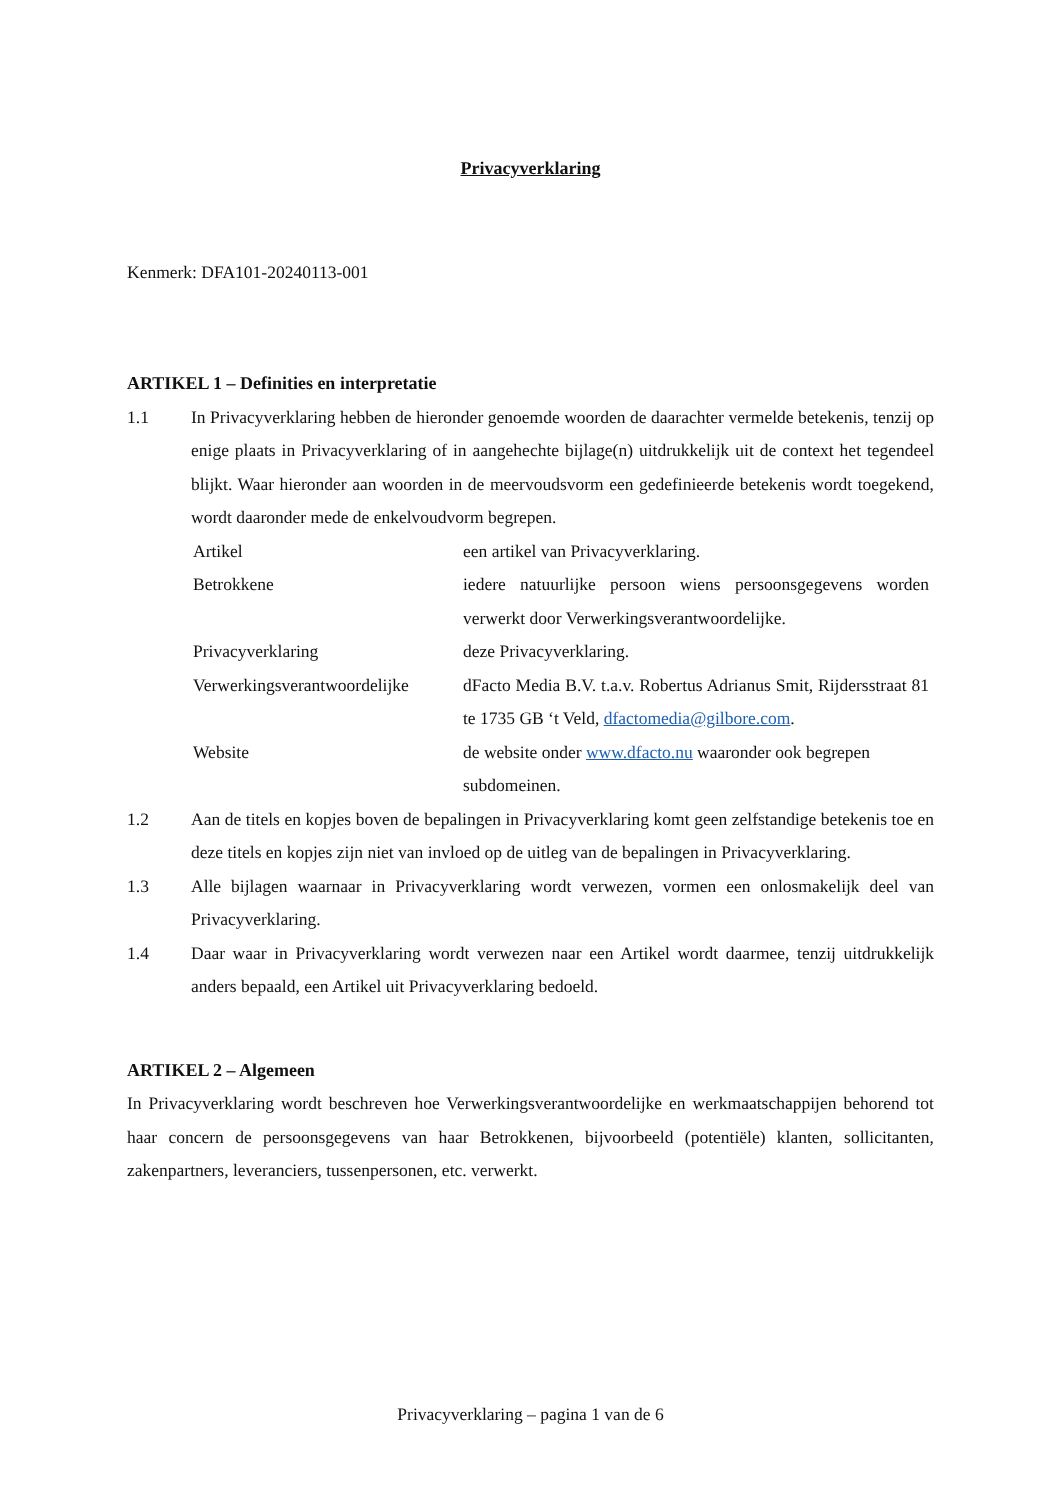Privacyverklaring
Kenmerk: DFA101-20240113-001
ARTIKEL 1 – Definities en interpretatie
1.1 In Privacyverklaring hebben de hieronder genoemde woorden de daarachter vermelde betekenis, tenzij op enige plaats in Privacyverklaring of in aangehechte bijlage(n) uitdrukkelijk uit de context het tegendeel blijkt. Waar hieronder aan woorden in de meervoudsvorm een gedefinieerde betekenis wordt toegekend, wordt daaronder mede de enkelvoudvorm begrepen.
| Artikel | een artikel van Privacyverklaring. |
| Betrokkene | iedere natuurlijke persoon wiens persoonsgegevens worden verwerkt door Verwerkingsverantwoordelijke. |
| Privacyverklaring | deze Privacyverklaring. |
| Verwerkingsverantwoordelijke | dFacto Media B.V. t.a.v. Robertus Adrianus Smit, Rijdersstraat 81 te 1735 GB ‘t Veld, dfactomedia@gilbore.com . |
| Website | de website onder www.dfacto.nu waaronder ook begrepen subdomeinen. |
1.2 Aan de titels en kopjes boven de bepalingen in Privacyverklaring komt geen zelfstandige betekenis toe en deze titels en kopjes zijn niet van invloed op de uitleg van de bepalingen in Privacyverklaring.
1.3 Alle bijlagen waarnaar in Privacyverklaring wordt verwezen, vormen een onlosmakelijk deel van Privacyverklaring.
1.4 Daar waar in Privacyverklaring wordt verwezen naar een Artikel wordt daarmee, tenzij uitdrukkelijk anders bepaald, een Artikel uit Privacyverklaring bedoeld.
ARTIKEL 2 – Algemeen
In Privacyverklaring wordt beschreven hoe Verwerkingsverantwoordelijke en werkmaatschappijen behorend tot haar concern de persoonsgegevens van haar Betrokkenen, bijvoorbeeld (potentiële) klanten, sollicitanten, zakenpartners, leveranciers, tussenpersonen, etc. verwerkt.
Privacyverklaring – pagina 1 van de 6